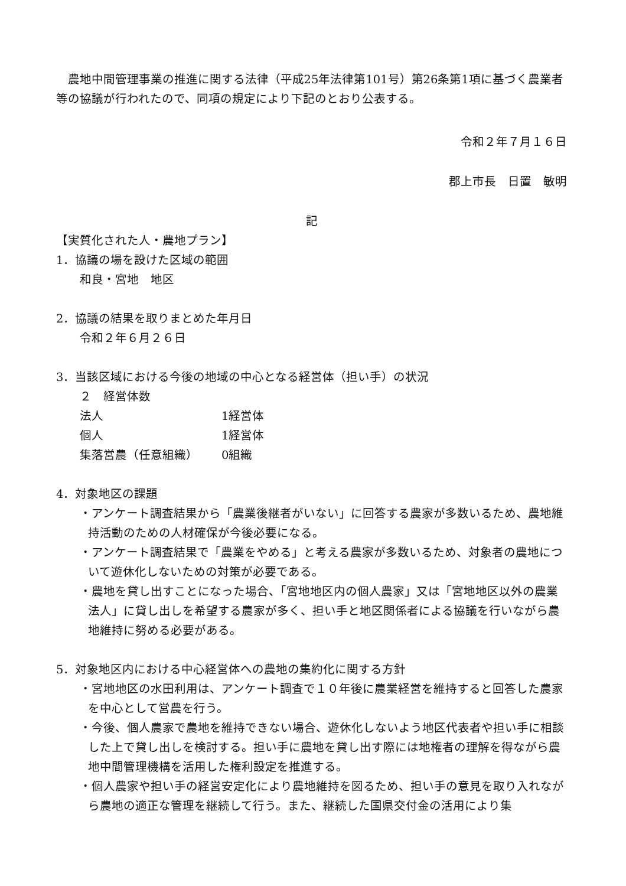農地中間管理事業の推進に関する法律（平成25年法律第101号）第26条第1項に基づく農業者等の協議が行われたので、同項の規定により下記のとおり公表する。
令和２年７月１６日
郡上市長　日置　敏明
記
【実質化された人・農地プラン】
1．協議の場を設けた区域の範囲
和良・宮地　地区
2．協議の結果を取りまとめた年月日
令和２年６月２６日
3．当該区域における今後の地域の中心となる経営体（担い手）の状況
２　経営体数
法人 1経営体
個人 1経営体
集落営農（任意組織） 0組織
4．対象地区の課題
・アンケート調査結果から「農業後継者がいない」に回答する農家が多数いるため、農地維持活動のための人材確保が今後必要になる。
・アンケート調査結果で「農業をやめる」と考える農家が多数いるため、対象者の農地について遊休化しないための対策が必要である。
・農地を貸し出すことになった場合、「宮地地区内の個人農家」又は「宮地地区以外の農業法人」に貸し出しを希望する農家が多く、担い手と地区関係者による協議を行いながら農地維持に努める必要がある。
5．対象地区内における中心経営体への農地の集約化に関する方針
・宮地地区の水田利用は、アンケート調査で１０年後に農業経営を維持すると回答した農家を中心として営農を行う。
・今後、個人農家で農地を維持できない場合、遊休化しないよう地区代表者や担い手に相談した上で貸し出しを検討する。担い手に農地を貸し出す際には地権者の理解を得ながら農地中間管理機構を活用した権利設定を推進する。
・個人農家や担い手の経営安定化により農地維持を図るため、担い手の意見を取り入れながら農地の適正な管理を継続して行う。また、継続した国県交付金の活用により集